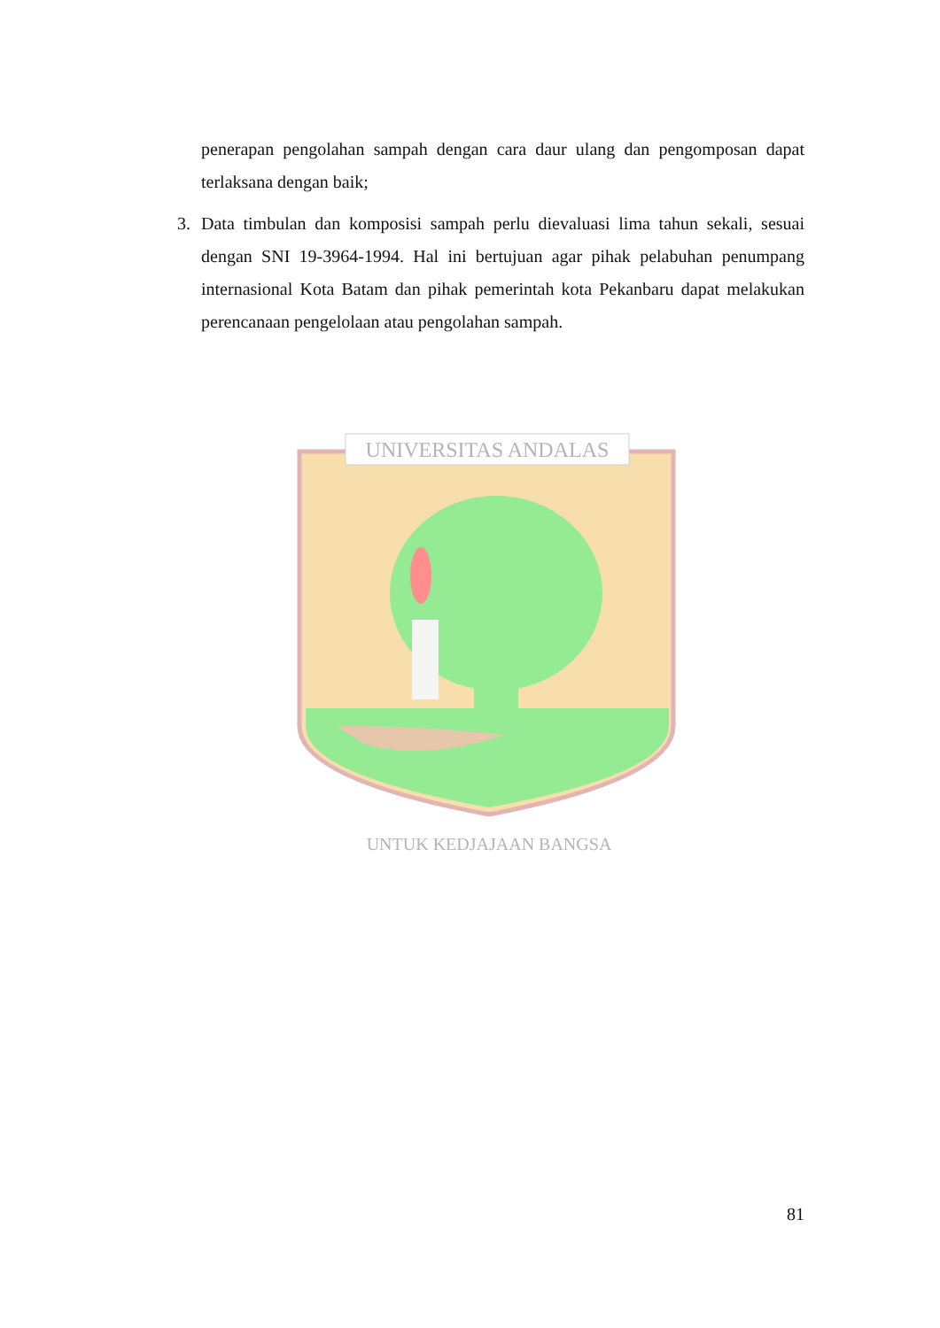UNIVERSITAS ANDALAS
UNTUK KEDJAJAAN BANGSA
penerapan pengolahan sampah dengan cara daur ulang dan pengomposan dapat terlaksana dengan baik;
3. Data timbulan dan komposisi sampah perlu dievaluasi lima tahun sekali, sesuai dengan SNI 19-3964-1994. Hal ini bertujuan agar pihak pelabuhan penumpang internasional Kota Batam dan pihak pemerintah kota Pekanbaru dapat melakukan perencanaan pengelolaan atau pengolahan sampah.
81